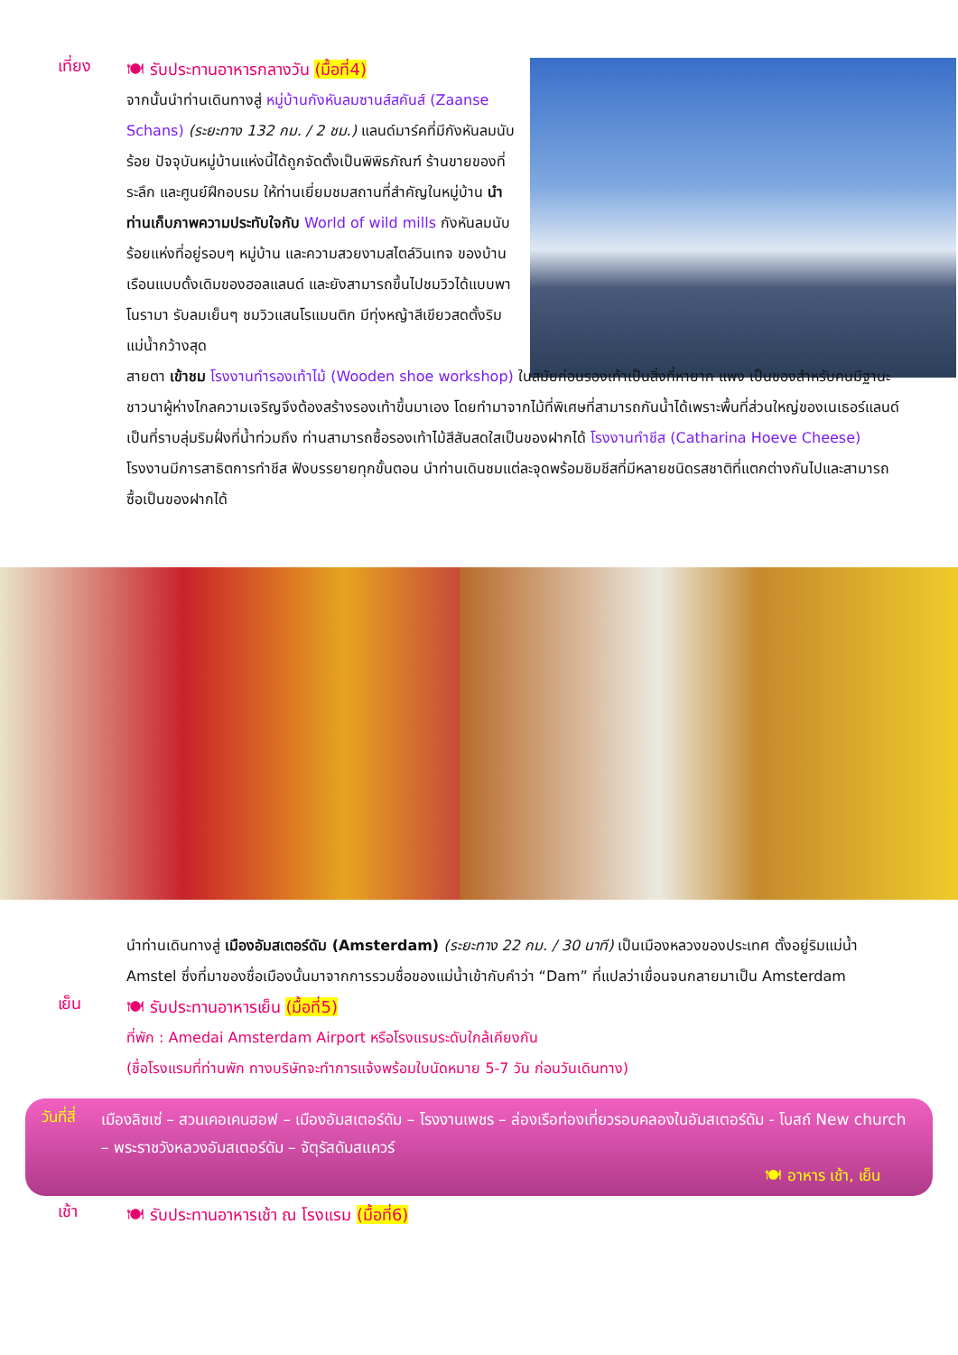เที่ยง
🍽 รับประทานอาหารกลางวัน (มื้อที่4)
จากนั้นนำท่านเดินทางสู่ หมู่บ้านกังหันลมซานส์สคันส์ (Zaanse Schans) (ระยะทาง 132 กม. / 2 ชม.) แลนด์มาร์คที่มีกังหันลมนับร้อย ปัจจุบันหมู่บ้านแห่งนี้ได้ถูกจัดตั้งเป็นพิพิธภัณฑ์ ร้านขายของที่ระลึก และศูนย์ฝึกอบรม ให้ท่านเยี่ยมชมสถานที่สำคัญในหมู่บ้าน นำท่านเก็บภาพความประทับใจกับ World of wild mills กังหันลมนับร้อยแห่งที่อยู่รอบๆ หมู่บ้าน และความสวยงามสไตล์วินเทจ ของบ้านเรือนแบบดั้งเดิมของฮอลแลนด์ และยังสามารถขึ้นไปชมวิวได้แบบพาโนรามา รับลมเย็นๆ ชมวิวแสนโรแมนติก มีทุ่งหญ้าสีเขียวสดตั้งริมแม่น้ำกว้างสุด
สายตา เข้าชม โรงงานทำรองเท้าไม้ (Wooden shoe workshop) ในสมัยก่อนรองเท้าเป็นสิ่งที่หายาก แพง เป็นของสำหรับคนมีฐานะ ชาวนาผู้ห่างไกลความเจริญจึงต้องสร้างรองเท้าขึ้นมาเอง โดยทำมาจากไม้ที่พิเศษที่สามารถกันน้ำได้เพราะพื้นที่ส่วนใหญ่ของเนเธอร์แลนด์เป็นที่ราบลุ่มริมฝั่งที่น้ำท่วมถึง ท่านสามารถซื้อรองเท้าไม้สีสันสดใสเป็นของฝากได้ โรงงานทำชีส (Catharina Hoeve Cheese) โรงงานมีการสาธิตการทำชีส ฟังบรรยายทุกขั้นตอน นำท่านเดินชมแต่ละจุดพร้อมชิมชีสที่มีหลายชนิดรสชาติที่แตกต่างกันไปและสามารถซื้อเป็นของฝากได้
นำท่านเดินทางสู่ เมืองอัมสเตอร์ดัม (Amsterdam) (ระยะทาง 22 กม. / 30 นาที) เป็นเมืองหลวงของประเทศ ตั้งอยู่ริมแม่น้ำ Amstel ซึ่งที่มาของชื่อเมืองนั้นมาจากการรวมชื่อของแม่น้ำเข้ากับคำว่า “Dam” ที่แปลว่าเขื่อนจนกลายมาเป็น Amsterdam
เย็น
🍽 รับประทานอาหารเย็น (มื้อที่5)
ที่พัก : Amedai Amsterdam Airport หรือโรงแรมระดับใกล้เคียงกัน
(ชื่อโรงแรมที่ท่านพัก ทางบริษัทจะทำการแจ้งพร้อมใบนัดหมาย 5-7 วัน ก่อนวันเดินทาง)
วันที่สี่
เมืองลิซเซ่ – สวนเคอเคนฮอฟ – เมืองอัมสเตอร์ดัม – โรงงานเพชร – ล่องเรือท่องเที่ยวรอบคลองในอัมสเตอร์ดัม - โบสถ์ New church – พระราชวังหลวงอัมสเตอร์ดัม – จัตุรัสดัมสแควร์
🍽 อาหาร เช้า, เย็น
เช้า
🍽 รับประทานอาหารเช้า ณ โรงแรม (มื้อที่6)